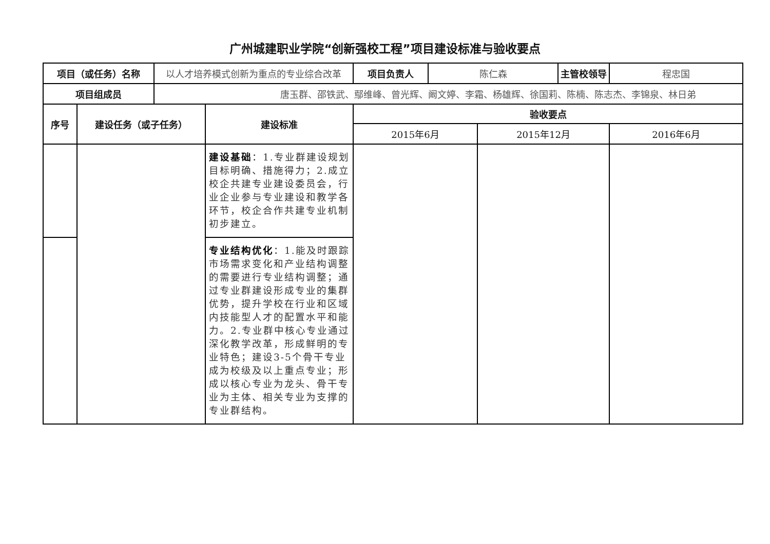广州城建职业学院“创新强校工程”项目建设标准与验收要点
| 项目（或任务）名称 | | 以人才培养模式创新为重点的专业综合改革 | | 项目负责人 | 陈仁森 | | 主管校领导 | 程忠国 |
| 项目组成员 | | 唐玉群、邵铁武、鄢维峰、曾光辉、阚文婷、李霜、杨雄辉、徐国莉、陈楠、陈志杰、李锦泉、林日弟 | | | | | | |
| 序号 | 建设任务（或子任务） | | 建设标准 | 验收要点 | | | | |
| | | | | 2015年6月 | | 2015年12月 | | 2016年6月 |
| | | | 建设基础 ：1.专业群建设规划目标明确、措施得力；2.成立校企共建专业建设委员会，行业企业参与专业建设和教学各环节，校企合作共建专业机制初步建立。 | | | | | |
| | | | 专业结构优化 ：1.能及时跟踪市场需求变化和产业结构调整的需要进行专业结构调整；通过专业群建设形成专业的集群优势，提升学校在行业和区域内技能型人才的配置水平和能力。2.专业群中核心专业通过深化教学改革，形成鲜明的专业特色；建设3-5个骨干专业成为校级及以上重点专业；形成以核心专业为龙头、骨干专业为主体、相关专业为支撑的专业群结构。 | | | | | |